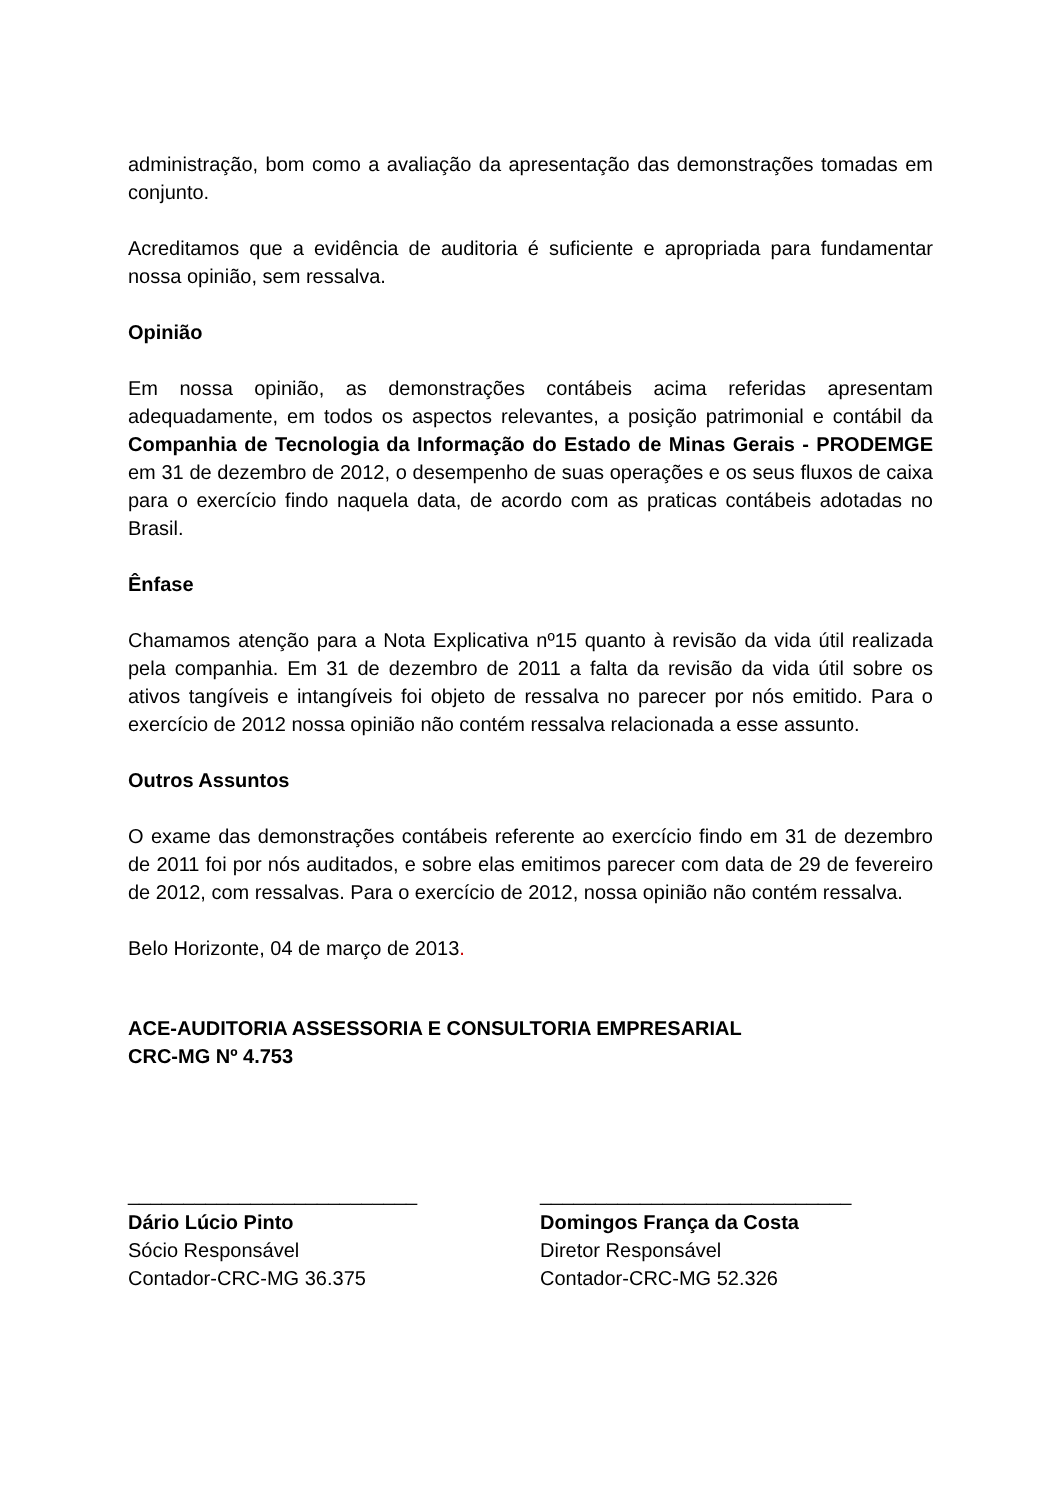administração, bom como a avaliação da apresentação das demonstrações tomadas em conjunto.
Acreditamos que a evidência de auditoria é suficiente e apropriada para fundamentar nossa opinião, sem ressalva.
Opinião
Em nossa opinião, as demonstrações contábeis acima referidas apresentam adequadamente, em todos os aspectos relevantes, a posição patrimonial e contábil da Companhia de Tecnologia da Informação do Estado de Minas Gerais - PRODEMGE em 31 de dezembro de 2012, o desempenho de suas operações e os seus fluxos de caixa para o exercício findo naquela data, de acordo com as praticas contábeis adotadas no Brasil.
Ênfase
Chamamos atenção para a Nota Explicativa nº15 quanto à revisão da vida útil realizada pela companhia. Em 31 de dezembro de 2011 a falta da revisão da vida útil sobre os ativos tangíveis e intangíveis foi objeto de ressalva no parecer por nós emitido. Para o exercício de 2012 nossa opinião não contém ressalva relacionada a esse assunto.
Outros Assuntos
O exame das demonstrações contábeis referente ao exercício findo em 31 de dezembro de 2011 foi por nós auditados, e sobre elas emitimos parecer com data de 29 de fevereiro de 2012, com ressalvas. Para o exercício de 2012, nossa opinião não contém ressalva.
Belo Horizonte, 04 de março de 2013.
ACE-AUDITORIA ASSESSORIA E CONSULTORIA EMPRESARIAL
CRC-MG Nº 4.753
__________________________
Dário Lúcio Pinto
Sócio Responsável
Contador-CRC-MG 36.375
____________________________
Domingos França da Costa
Diretor Responsável
Contador-CRC-MG 52.326